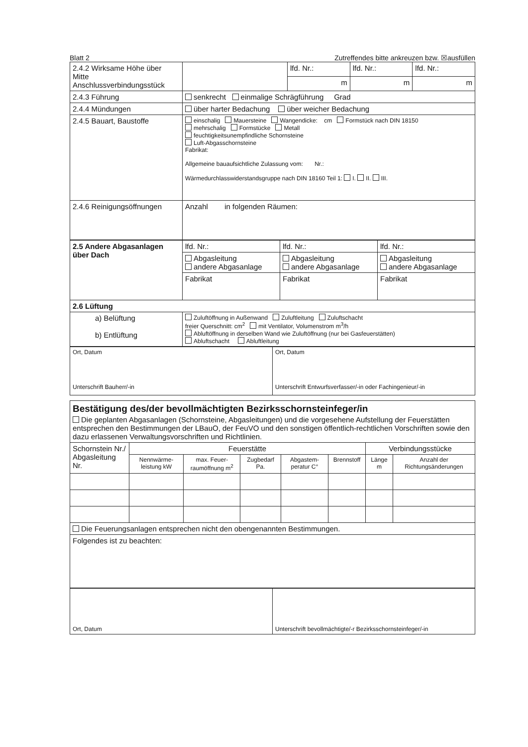Blatt 2 Zutreffendes bitte ankreuzen bzw. ☒ausfüllen
| 2.4.2 Wirksame Höhe über Mitte Anschlussverbindungsstück | | lfd. Nr.: | lfd. Nr.: | lfd. Nr.: |
| | | m | m | m |
| 2.4.3 Führung | senkrecht einmalige Schrägführung Grad | | | |
| 2.4.4 Mündungen | über harter Bedachung über weicher Bedachung | | | |
| 2.4.5 Bauart, Baustoffe | einschalig Mauersteine Wangendicke: cm Formstück nach DIN 18150 mehrschalig Formstücke Metall feuchtigkeitsunempfindliche Schornsteine Luft-Abgasschornsteine Fabrikat: Allgemeine bauaufsichtliche Zulassung vom: Nr.: Wärmedurchlasswiderstandsgruppe nach DIN 18160 Teil 1: I. II. III. | | | |
| 2.4.6 Reinigungsöffnungen | Anzahl in folgenden Räumen: | | | |
| 2.5 Andere Abgasanlagen über Dach | lfd. Nr.: | lfd. Nr.: | lfd. Nr.: |
| | Abgasleitung andere Abgasanlage | Abgasleitung andere Abgasanlage | Abgasleitung andere Abgasanlage |
| | Fabrikat | Fabrikat | Fabrikat |
| 2.6 Lüftung | | | |
| a) Belüftung b) Entlüftung | Zuluftöffnung in Außenwand Zuluftleitung Zuluftschacht freier Querschnitt: cm<sup>2</sup> mit Ventilator, Volumenstrom m<sup>3</sup>/h Abluftöffnung in derselben Wand wie Zuluftöffnung (nur bei Gasfeuerstätten) Abluftschacht Abluftleitung | | |
| Ort, Datum Unterschrift Bauherr/-in | Ort, Datum Unterschrift Entwurfsverfasser/-in oder Fachingenieur/-in |
| Bestätigung des/der bevollmächtigten Bezirksschornsteinfeger/in Die geplanten Abgasanlagen (Schornsteine, Abgasleitungen) und die vorgesehene Aufstellung der Feuerstätten entsprechen den Bestimmungen der LBauO, der FeuVO und den sonstigen öffentlich-rechtlichen Vorschriften sowie den dazu erlassenen Verwaltungsvorschriften und Richtlinien. | | | | | | | |
| Schornstein Nr./ Abgasleitung Nr. | Feuerstätte | | | | | Verbindungsstücke | |
| | Nennwärme-leistung kW | max. Feuer-raumöffnung m<sup>2</sup> | Zugbedarf Pa. | Abgastem-peratur C° | Brennstoff | Länge m | Anzahl der Richtungsänderungen |
| Die Feuerungsanlagen entsprechen nicht den obengenannten Bestimmungen. | | | | | | | |
| Folgendes ist zu beachten: | | | | | | | |
| Ort, Datum | Unterschrift bevollmächtigte/-r Bezirksschornsteinfeger/-in |